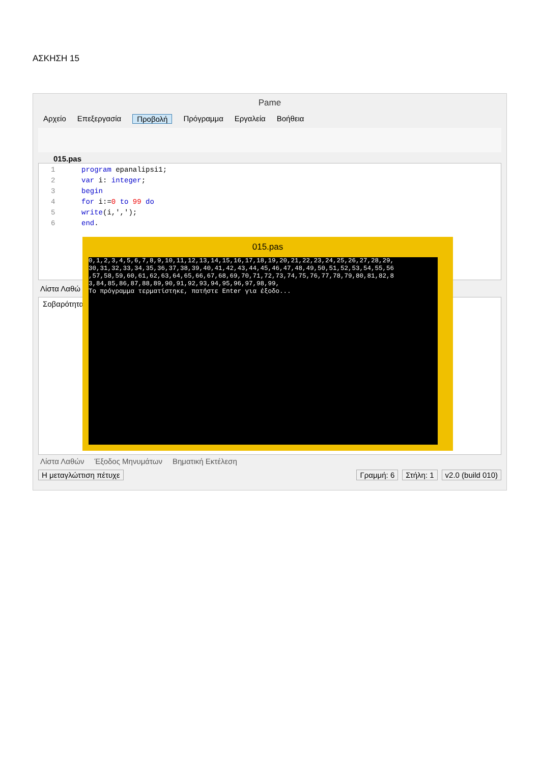ΑΣΚΗΣΗ 15
Pame
Αρχείο Επεξεργασία Προβολή Πρόγραμμα Εργαλεία Βοήθεια
015.pas
1 program epanalipsi1;
2 var i: integer;
3 begin
4 for i:=0 to 99 do
5 write(i,',');
6 end.
Λίστα Λαθώ
Σοβαρότητα
Λίστα Λαθών Έξοδος Μηνυμάτων Βηματική Εκτέλεση
Η μεταγλώττιση πέτυχε Γραμμή: 6 Στήλη: 1 v2.0 (build 010)
015.pas
0,1,2,3,4,5,6,7,8,9,10,11,12,13,14,15,16,17,18,19,20,21,22,23,24,25,26,27,28,29, 30,31,32,33,34,35,36,37,38,39,40,41,42,43,44,45,46,47,48,49,50,51,52,53,54,55,56 ,57,58,59,60,61,62,63,64,65,66,67,68,69,70,71,72,73,74,75,76,77,78,79,80,81,82,8 3,84,85,86,87,88,89,90,91,92,93,94,95,96,97,98,99, Το πρόγραμμα τερματίστηκε, πατήστε Enter για έξοδο...